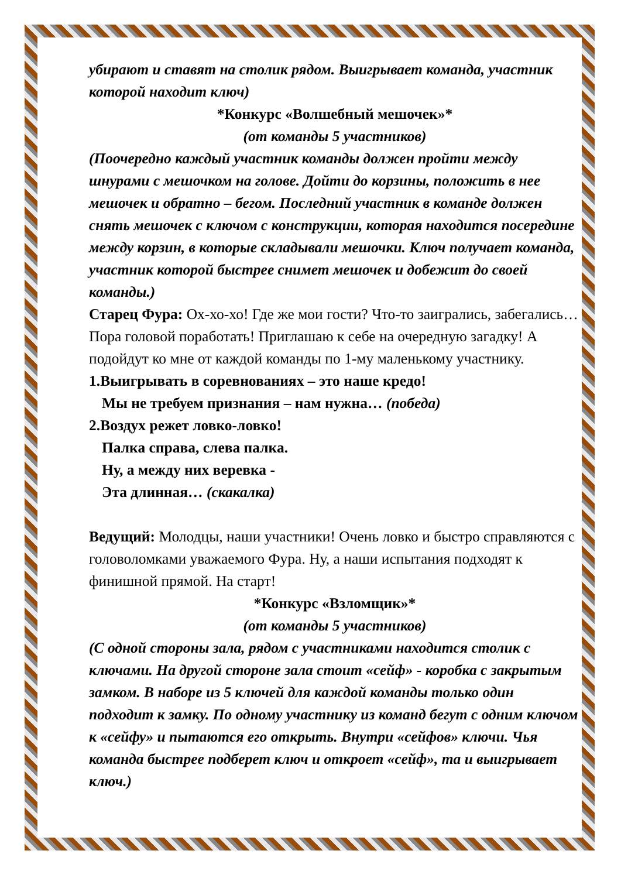убирают и ставят на столик рядом. Выигрывает команда, участник которой находит ключ)
*Конкурс «Волшебный мешочек»*
(от команды 5 участников)
(Поочередно каждый участник команды должен пройти между шнурами с мешочком на голове. Дойти до корзины, положить в нее мешочек и обратно – бегом. Последний участник в команде должен снять мешочек с ключом с конструкции, которая находится посередине между корзин, в которые складывали мешочки. Ключ получает команда, участник которой быстрее снимет мешочек и добежит до своей команды.)
Старец Фура: Ох-хо-хо! Где же мои гости? Что-то заигрались, забегались… Пора головой поработать! Приглашаю к себе на очередную загадку! А подойдут ко мне от каждой команды по 1-му маленькому участнику.
1.Выигрывать в соревнованиях – это наше кредо!
Мы не требуем признания – нам нужна… (победа)
2.Воздух режет ловко-ловко!
Палка справа, слева палка.
Ну, а между них веревка -
Эта длинная… (скакалка)
Ведущий: Молодцы, наши участники! Очень ловко и быстро справляются с головоломками уважаемого Фура. Ну, а наши испытания подходят к финишной прямой. На старт!
*Конкурс «Взломщик»*
(от команды 5 участников)
(С одной стороны зала, рядом с участниками находится столик с ключами. На другой стороне зала стоит «сейф» - коробка с закрытым замком. В наборе из 5 ключей для каждой команды только один подходит к замку. По одному участнику из команд бегут с одним ключом к «сейфу» и пытаются его открыть. Внутри «сейфов» ключи. Чья команда быстрее подберет ключ и откроет «сейф», та и выигрывает ключ.)